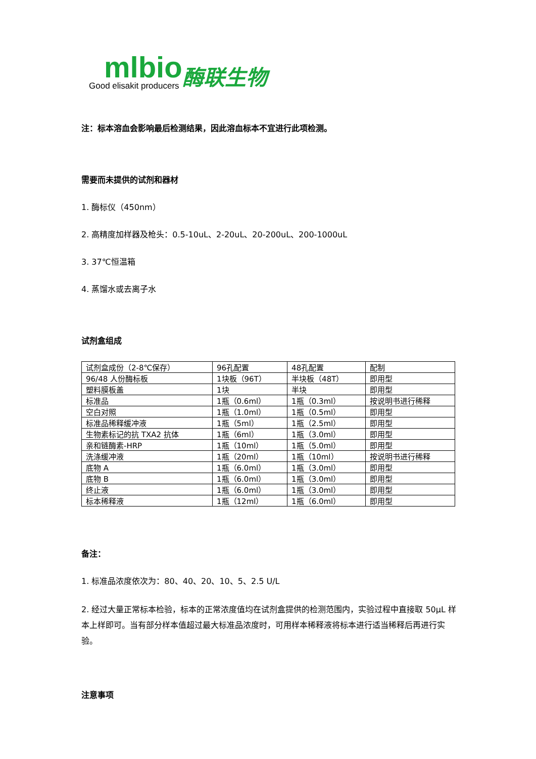mlbio
Good elisakit producers
酶联生物
注：标本溶血会影响最后检测结果，因此溶血标本不宜进行此项检测。
需要而未提供的试剂和器材
1. 酶标仪（450nm）
2. 高精度加样器及枪头：0.5-10uL、2-20uL、20-200uL、200-1000uL
3. 37℃恒温箱
4. 蒸馏水或去离子水
试剂盒组成
| 试剂盒成份（2-8℃保存） | 96孔配置 | 48孔配置 | 配制 |
| 96/48 人份酶标板 | 1块板（96T） | 半块板（48T） | 即用型 |
| 塑料膜板盖 | 1块 | 半块 | 即用型 |
| 标准品 | 1瓶（0.6ml） | 1瓶（0.3ml） | 按说明书进行稀释 |
| 空白对照 | 1瓶（1.0ml） | 1瓶（0.5ml） | 即用型 |
| 标准品稀释缓冲液 | 1瓶（5ml） | 1瓶（2.5ml） | 即用型 |
| 生物素标记的抗 TXA2 抗体 | 1瓶（6ml） | 1瓶（3.0ml） | 即用型 |
| 亲和链酶素-HRP | 1瓶（10ml） | 1瓶（5.0ml） | 即用型 |
| 洗涤缓冲液 | 1瓶（20ml） | 1瓶（10ml） | 按说明书进行稀释 |
| 底物 A | 1瓶（6.0ml） | 1瓶（3.0ml） | 即用型 |
| 底物 B | 1瓶（6.0ml） | 1瓶（3.0ml） | 即用型 |
| 终止液 | 1瓶（6.0ml） | 1瓶（3.0ml） | 即用型 |
| 标本稀释液 | 1瓶（12ml） | 1瓶（6.0ml） | 即用型 |
备注：
1. 标准品浓度依次为：80、40、20、10、5、2.5 U/L
2. 经过大量正常标本检验，标本的正常浓度值均在试剂盒提供的检测范围内，实验过程中直接取 50μL 样本上样即可。当有部分样本值超过最大标准品浓度时，可用样本稀释液将标本进行适当稀释后再进行实验。
注意事项